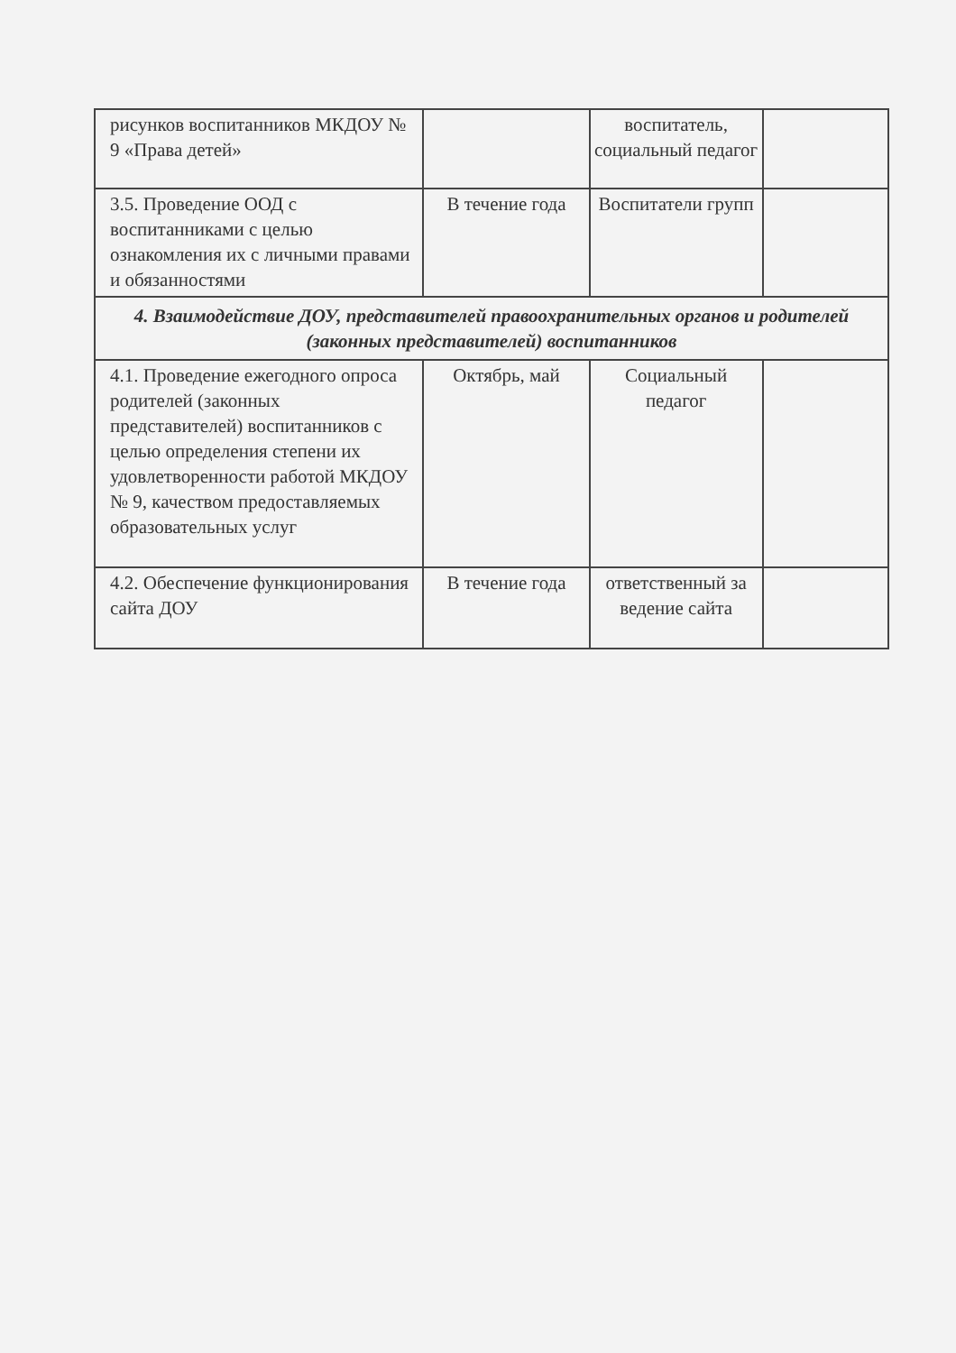| рисунков воспитанников МКДОУ № 9 «Права детей» | | воспитатель, социальный педагог | |
| 3.5. Проведение ООД с воспитанниками с целью ознакомления их с личными правами и обязанностями | В течение года | Воспитатели групп | |
| 4. Взаимодействие ДОУ, представителей правоохранительных органов и родителей (законных представителей) воспитанников | | | |
| 4.1. Проведение ежегодного опроса родителей (законных представителей) воспитанников с целью определения степени их удовлетворенности работой МКДОУ № 9, качеством предоставляемых образовательных услуг | Октябрь, май | Социальный педагог | |
| 4.2. Обеспечение функционирования сайта ДОУ | В течение года | ответственный за ведение сайта | |